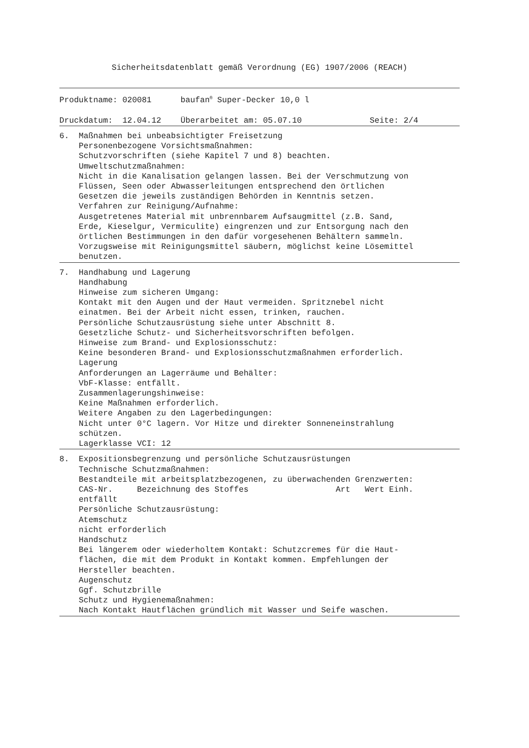Sicherheitsdatenblatt gemäß Verordnung (EG) 1907/2006 (REACH)
Produktname: 020081 baufan<sup>®</sup> Super-Decker 10,0 l
Druckdatum: 12.04.12 Überarbeitet am: 05.07.10 Seite: 2/4
6. Maßnahmen bei unbeabsichtigter Freisetzung Personenbezogene Vorsichtsmaßnahmen: Schutzvorschriften (siehe Kapitel 7 und 8) beachten. Umweltschutzmaßnahmen: Nicht in die Kanalisation gelangen lassen. Bei der Verschmutzung von Flüssen, Seen oder Abwasserleitungen entsprechend den örtlichen Gesetzen die jeweils zuständigen Behörden in Kenntnis setzen. Verfahren zur Reinigung/Aufnahme: Ausgetretenes Material mit unbrennbarem Aufsaugmittel (z.B. Sand, Erde, Kieselgur, Vermiculite) eingrenzen und zur Entsorgung nach den örtlichen Bestimmungen in den dafür vorgesehenen Behältern sammeln. Vorzugsweise mit Reinigungsmittel säubern, möglichst keine Lösemittel benutzen.
7. Handhabung und Lagerung Handhabung Hinweise zum sicheren Umgang: Kontakt mit den Augen und der Haut vermeiden. Spritznebel nicht einatmen. Bei der Arbeit nicht essen, trinken, rauchen. Persönliche Schutzausrüstung siehe unter Abschnitt 8. Gesetzliche Schutz- und Sicherheitsvorschriften befolgen. Hinweise zum Brand- und Explosionsschutz: Keine besonderen Brand- und Explosionsschutzmaßnahmen erforderlich. Lagerung Anforderungen an Lagerräume und Behälter: VbF-Klasse: entfällt. Zusammenlagerungshinweise: Keine Maßnahmen erforderlich. Weitere Angaben zu den Lagerbedingungen: Nicht unter 0°C lagern. Vor Hitze und direkter Sonneneinstrahlung schützen. Lagerklasse VCI: 12
8. Expositionsbegrenzung und persönliche Schutzausrüstungen Technische Schutzmaßnahmen: Bestandteile mit arbeitsplatzbezogenen, zu überwachenden Grenzwerten: CAS-Nr. Bezeichnung des Stoffes Art Wert Einh. entfällt Persönliche Schutzausrüstung: Atemschutz nicht erforderlich Handschutz Bei längerem oder wiederholtem Kontakt: Schutzcremes für die Haut- flächen, die mit dem Produkt in Kontakt kommen. Empfehlungen der Hersteller beachten. Augenschutz Ggf. Schutzbrille Schutz und Hygienemaßnahmen: Nach Kontakt Hautflächen gründlich mit Wasser und Seife waschen.